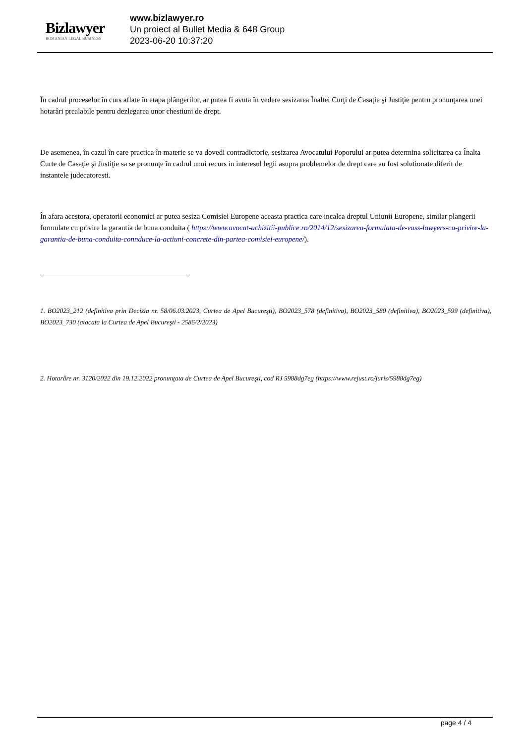Bizlawyer
ROMANIAN LEGAL BUSINESS
www.bizlawyer.ro
Un proiect al Bullet Media & 648 Group
2023-06-20 10:37:20
În cadrul proceselor în curs aflate în etapa plângerilor, ar putea fi avuta în vedere sesizarea Înaltei Curţi de Casaţie şi Justiţie pentru pronunţarea unei hotarâri prealabile pentru dezlegarea unor chestiuni de drept.
De asemenea, în cazul în care practica în materie se va dovedi contradictorie, sesizarea Avocatului Poporului ar putea determina solicitarea ca Înalta Curte de Casaţie şi Justiţie sa se pronunţe în cadrul unui recurs in interesul legii asupra problemelor de drept care au fost solutionate diferit de instantele judecatoresti.
În afara acestora, operatorii economici ar putea sesiza Comisiei Europene aceasta practica care incalca dreptul Uniunii Europene, similar plangerii formulate cu privire la garantia de buna conduita ( https://www.avocat-achizitii-publice.ro/2014/12/sesizarea-formulata-de-vass-lawyers-cu-privire-la-garantia-de-buna-conduita-connduce-la-actiuni-concrete-din-partea-comisiei-europene/).
1. BO2023_212 (definitiva prin Decizia nr. 58/06.03.2023, Curtea de Apel Bucureşti), BO2023_578 (definitiva), BO2023_580 (definitiva), BO2023_599 (definitiva), BO2023_730 (atacata la Curtea de Apel Bucureşti - 2586/2/2023)
2. Hotarâre nr. 3120/2022 din 19.12.2022 pronunţata de Curtea de Apel Bucureşti, cod RJ 5988dg7eg (https://www.rejust.ro/juris/5988dg7eg)
page 4 / 4